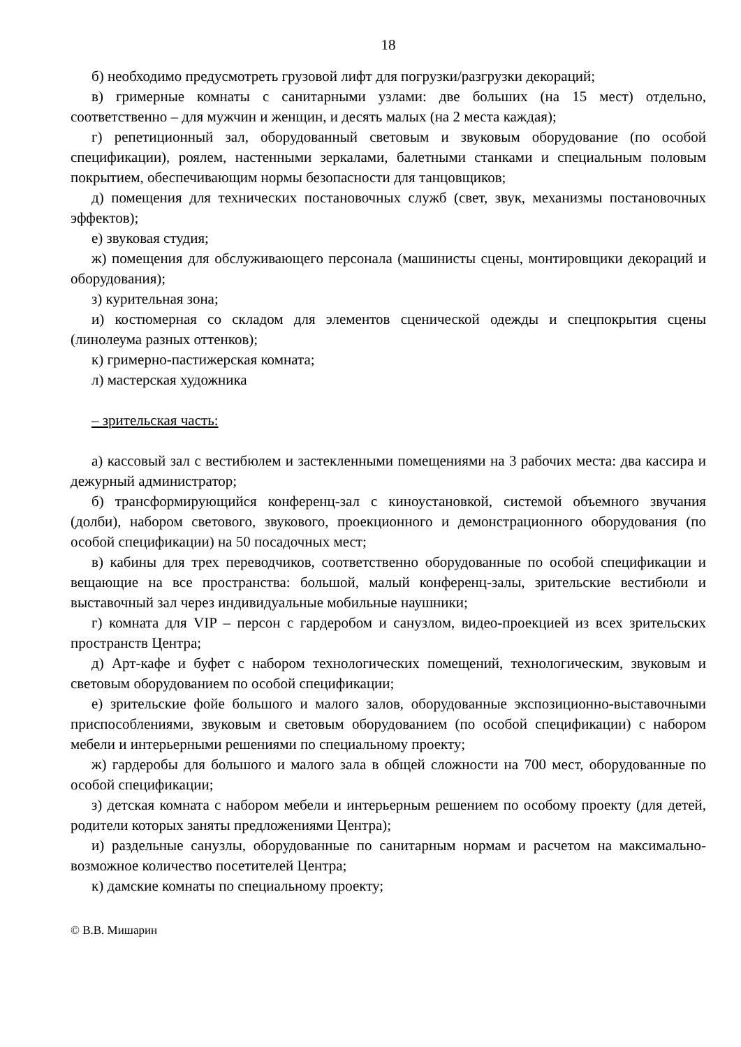18
б) необходимо предусмотреть грузовой лифт для погрузки/разгрузки декораций;
в) гримерные комнаты с санитарными узлами: две больших (на 15 мест) отдельно, соответственно – для мужчин и женщин, и десять малых (на 2 места каждая);
г) репетиционный зал, оборудованный световым и звуковым оборудование (по особой спецификации), роялем, настенными зеркалами, балетными станками и специальным половым покрытием, обеспечивающим нормы безопасности для танцовщиков;
д) помещения для технических постановочных служб (свет, звук, механизмы постановочных эффектов);
е) звуковая студия;
ж) помещения для обслуживающего персонала (машинисты сцены, монтировщики декораций и оборудования);
з) курительная зона;
и) костюмерная со складом для элементов сценической одежды и спецпокрытия сцены (линолеума разных оттенков);
к) гримерно-пастижерская комната;
л) мастерская художника
– зрительская часть:
а) кассовый зал с вестибюлем и застекленными помещениями на 3 рабочих места: два кассира и дежурный администратор;
б) трансформирующийся конференц-зал с киноустановкой, системой объемного звучания (долби), набором светового, звукового, проекционного и демонстрационного оборудования (по особой спецификации) на 50 посадочных мест;
в) кабины для трех переводчиков, соответственно оборудованные по особой спецификации и вещающие на все пространства: большой, малый конференц-залы, зрительские вестибюли и выставочный зал через индивидуальные мобильные наушники;
г) комната для VIP – персон с гардеробом и санузлом, видео-проекцией из всех зрительских пространств Центра;
д) Арт-кафе и буфет с набором технологических помещений, технологическим, звуковым и световым оборудованием по особой спецификации;
е) зрительские фойе большого и малого залов, оборудованные экспозиционно-выставочными приспособлениями, звуковым и световым оборудованием (по особой спецификации) с набором мебели и интерьерными решениями по специальному проекту;
ж) гардеробы для большого и малого зала в общей сложности на 700 мест, оборудованные по особой спецификации;
з) детская комната с набором мебели и интерьерным решением по особому проекту (для детей, родители которых заняты предложениями Центра);
и) раздельные санузлы, оборудованные по санитарным нормам и расчетом на максимально-возможное количество посетителей Центра;
к) дамские комнаты по специальному проекту;
© В.В. Мишарин